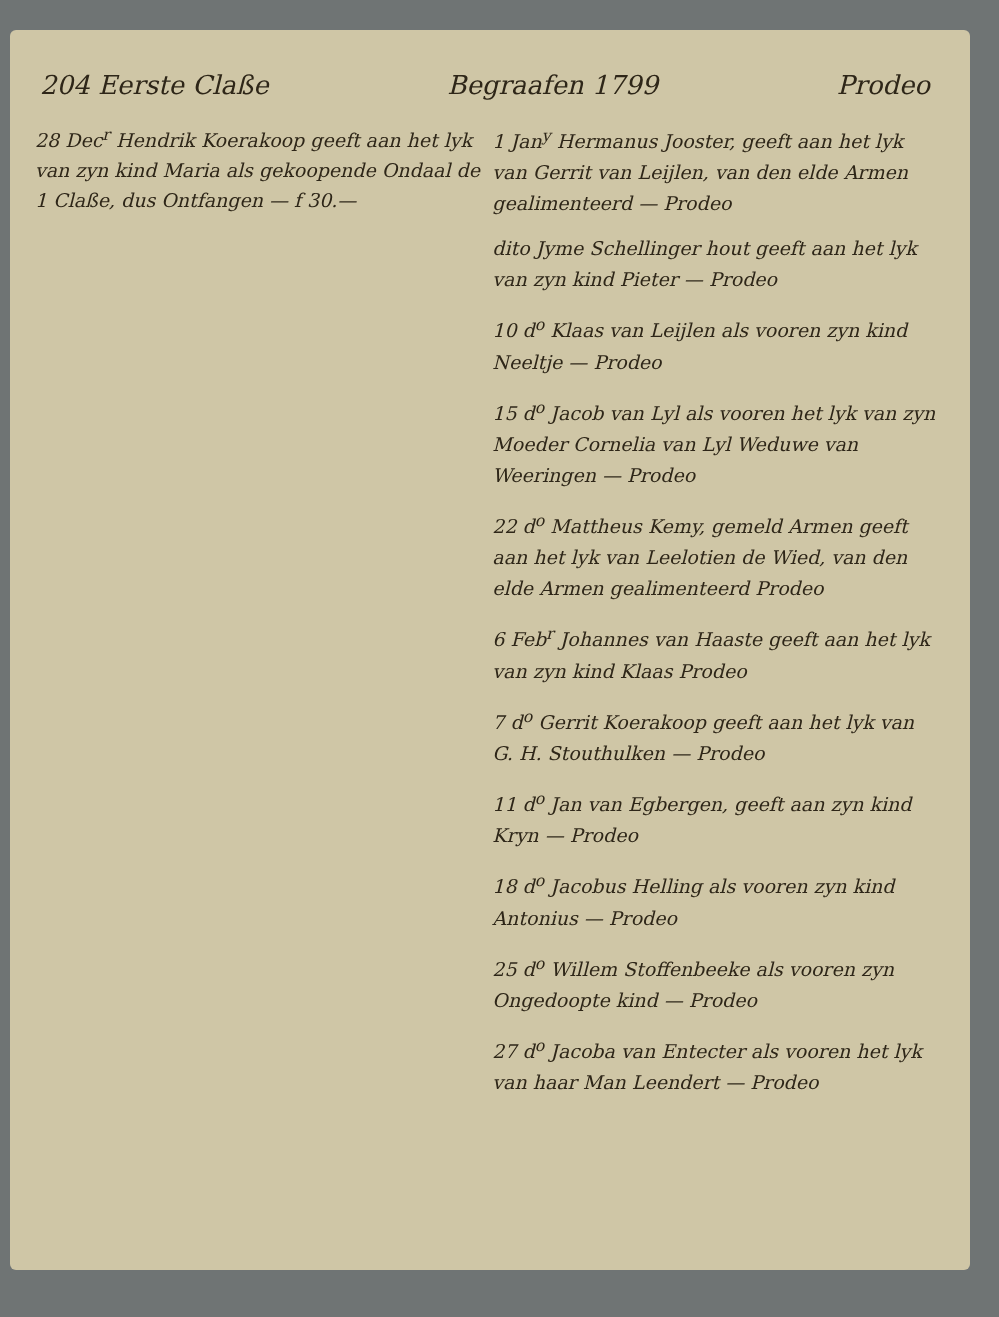204 Eerste Claße Begraafen 1799 Prodeo
28 Dec<sup>r</sup> Hendrik Koerakoop geeft aan het lyk van zyn kind Maria als gekoopende Ondaal de 1 Claße, dus Ontfangen — f 30.—
1 Jan<sup>y</sup> Hermanus Jooster, geeft aan het lyk van Gerrit van Leijlen, van den elde Armen gealimenteerd — Prodeo
dito Jyme Schellinger hout geeft aan het lyk van zyn kind Pieter — Prodeo
10 d<sup>o</sup> Klaas van Leijlen als vooren zyn kind Neeltje — Prodeo
15 d<sup>o</sup> Jacob van Lyl als vooren het lyk van zyn Moeder Cornelia van Lyl Weduwe van Weeringen — Prodeo
22 d<sup>o</sup> Mattheus Kemy, gemeld Armen geeft aan het lyk van Leelotien de Wied, van den elde Armen gealimenteerd Prodeo
6 Feb<sup>r</sup> Johannes van Haaste geeft aan het lyk van zyn kind Klaas Prodeo
7 d<sup>o</sup> Gerrit Koerakoop geeft aan het lyk van G. H. Stouthulken — Prodeo
11 d<sup>o</sup> Jan van Egbergen, geeft aan zyn kind Kryn — Prodeo
18 d<sup>o</sup> Jacobus Helling als vooren zyn kind Antonius — Prodeo
25 d<sup>o</sup> Willem Stoffenbeeke als vooren zyn Ongedoopte kind — Prodeo
27 d<sup>o</sup> Jacoba van Entecter als vooren het lyk van haar Man Leendert — Prodeo